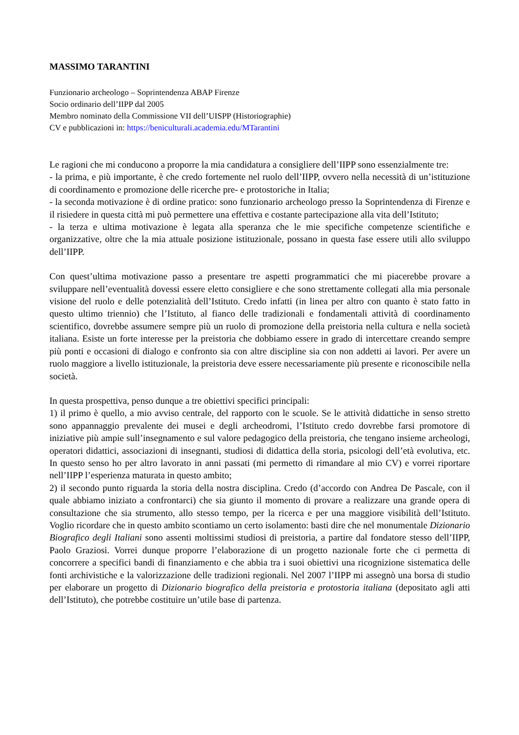MASSIMO TARANTINI
Funzionario archeologo – Soprintendenza ABAP Firenze
Socio ordinario dell’IIPP dal 2005
Membro nominato della Commissione VII dell’UISPP (Historiographie)
CV e pubblicazioni in: https://beniculturali.academia.edu/MTarantini
Le ragioni che mi conducono a proporre la mia candidatura a consigliere dell’IIPP sono essenzialmente tre:
- la prima, e più importante, è che credo fortemente nel ruolo dell’IIPP, ovvero nella necessità di un’istituzione di coordinamento e promozione delle ricerche pre- e protostoriche in Italia;
- la seconda motivazione è di ordine pratico: sono funzionario archeologo presso la Soprintendenza di Firenze e il risiedere in questa città mi può permettere una effettiva e costante partecipazione alla vita dell’Istituto;
- la terza e ultima motivazione è legata alla speranza che le mie specifiche competenze scientifiche e organizzative, oltre che la mia attuale posizione istituzionale, possano in questa fase essere utili allo sviluppo dell’IIPP.
Con quest’ultima motivazione passo a presentare tre aspetti programmatici che mi piacerebbe provare a sviluppare nell’eventualità dovessi essere eletto consigliere e che sono strettamente collegati alla mia personale visione del ruolo e delle potenzialità dell’Istituto. Credo infatti (in linea per altro con quanto è stato fatto in questo ultimo triennio) che l’Istituto, al fianco delle tradizionali e fondamentali attività di coordinamento scientifico, dovrebbe assumere sempre più un ruolo di promozione della preistoria nella cultura e nella società italiana. Esiste un forte interesse per la preistoria che dobbiamo essere in grado di intercettare creando sempre più ponti e occasioni di dialogo e confronto sia con altre discipline sia con non addetti ai lavori. Per avere un ruolo maggiore a livello istituzionale, la preistoria deve essere necessariamente più presente e riconoscibile nella società.
In questa prospettiva, penso dunque a tre obiettivi specifici principali:
1) il primo è quello, a mio avviso centrale, del rapporto con le scuole. Se le attività didattiche in senso stretto sono appannaggio prevalente dei musei e degli archeodromi, l’Istituto credo dovrebbe farsi promotore di iniziative più ampie sull’insegnamento e sul valore pedagogico della preistoria, che tengano insieme archeologi, operatori didattici, associazioni di insegnanti, studiosi di didattica della storia, psicologi dell’età evolutiva, etc. In questo senso ho per altro lavorato in anni passati (mi permetto di rimandare al mio CV) e vorrei riportare nell’IIPP l’esperienza maturata in questo ambito;
2) il secondo punto riguarda la storia della nostra disciplina. Credo (d’accordo con Andrea De Pascale, con il quale abbiamo iniziato a confrontarci) che sia giunto il momento di provare a realizzare una grande opera di consultazione che sia strumento, allo stesso tempo, per la ricerca e per una maggiore visibilità dell’Istituto. Voglio ricordare che in questo ambito scontiamo un certo isolamento: basti dire che nel monumentale Dizionario Biografico degli Italiani sono assenti moltissimi studiosi di preistoria, a partire dal fondatore stesso dell’IIPP, Paolo Graziosi. Vorrei dunque proporre l’elaborazione di un progetto nazionale forte che ci permetta di concorrere a specifici bandi di finanziamento e che abbia tra i suoi obiettivi una ricognizione sistematica delle fonti archivistiche e la valorizzazione delle tradizioni regionali. Nel 2007 l’IIPP mi assegnò una borsa di studio per elaborare un progetto di Dizionario biografico della preistoria e protostoria italiana (depositato agli atti dell’Istituto), che potrebbe costituire un’utile base di partenza.